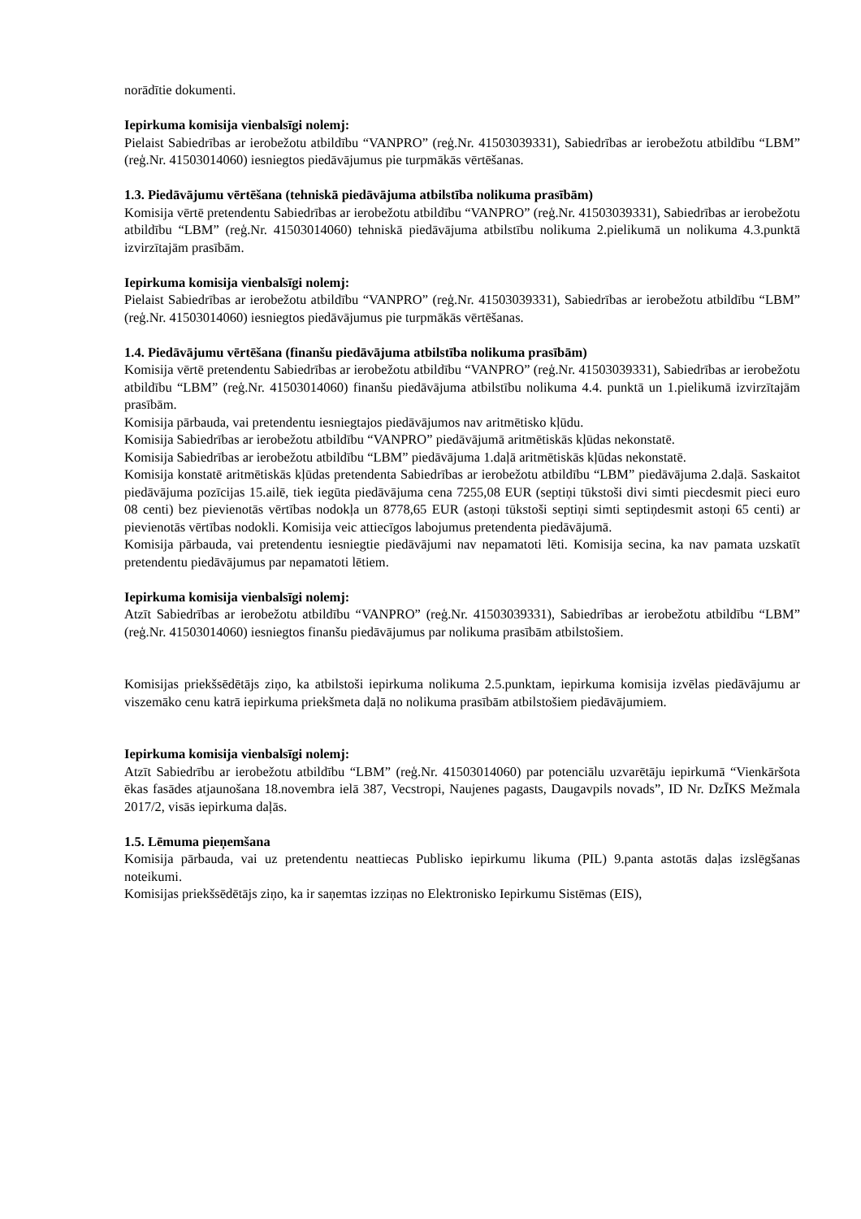norādītie dokumenti.
Iepirkuma komisija vienbalsīgi nolemj:
Pielaist Sabiedrības ar ierobežotu atbildību “VANPRO” (reģ.Nr. 41503039331), Sabiedrības ar ierobežotu atbildību “LBM” (reģ.Nr. 41503014060) iesniegtos piedāvājumus pie turpmākās vērtēšanas.
1.3. Piedāvājumu vērtēšana (tehniskā piedāvājuma atbilstība nolikuma prasībām)
Komisija vērtē pretendentu Sabiedrības ar ierobežotu atbildību “VANPRO” (reģ.Nr. 41503039331), Sabiedrības ar ierobežotu atbildību “LBM” (reģ.Nr. 41503014060) tehniskā piedāvājuma atbilstību nolikuma 2.pielikumā un nolikuma 4.3.punktā izvirzītajām prasībām.
Iepirkuma komisija vienbalsīgi nolemj:
Pielaist Sabiedrības ar ierobežotu atbildību “VANPRO” (reģ.Nr. 41503039331), Sabiedrības ar ierobežotu atbildību “LBM” (reģ.Nr. 41503014060) iesniegtos piedāvājumus pie turpmākās vērtēšanas.
1.4. Piedāvājumu vērtēšana (finanšu piedāvājuma atbilstība nolikuma prasībām)
Komisija vērtē pretendentu Sabiedrības ar ierobežotu atbildību “VANPRO” (reģ.Nr. 41503039331), Sabiedrības ar ierobežotu atbildību “LBM” (reģ.Nr. 41503014060) finanšu piedāvājuma atbilstību nolikuma 4.4. punktā un 1.pielikumā izvirzītajām prasībām.
Komisija pārbauda, vai pretendentu iesniegtajos piedāvājumos nav aritmētisko kļūdu.
Komisija Sabiedrības ar ierobežotu atbildību “VANPRO” piedāvājumā aritmētiskās kļūdas nekonstatē.
Komisija Sabiedrības ar ierobežotu atbildību “LBM” piedāvājuma 1.daļā aritmētiskās kļūdas nekonstatē.
Komisija konstatē aritmētiskās kļūdas pretendenta Sabiedrības ar ierobežotu atbildību “LBM” piedāvājuma 2.daļā. Saskaitot piedāvājuma pozīcijas 15.ailē, tiek iegūta piedāvājuma cena 7255,08 EUR (septiņi tūkstoši divi simti piecdesmit pieci euro 08 centi) bez pievienotās vērtības nodokļa un 8778,65 EUR (astoņi tūkstoši septiņi simti septiņdesmit astoņi 65 centi) ar pievienotās vērtības nodokli. Komisija veic attiecīgos labojumus pretendenta piedāvājumā.
Komisija pārbauda, vai pretendentu iesniegtie piedāvājumi nav nepamatoti lēti. Komisija secina, ka nav pamata uzskatīt pretendentu piedāvājumus par nepamatoti lētiem.
Iepirkuma komisija vienbalsīgi nolemj:
Atzīt Sabiedrības ar ierobežotu atbildību “VANPRO” (reģ.Nr. 41503039331), Sabiedrības ar ierobežotu atbildību “LBM” (reģ.Nr. 41503014060) iesniegtos finanšu piedāvājumus par nolikuma prasībām atbilstošiem.
Komisijas priekšsēdētājs ziņo, ka atbilstoši iepirkuma nolikuma 2.5.punktam, iepirkuma komisija izvēlas piedāvājumu ar viszemāko cenu katrā iepirkuma priekšmeta daļā no nolikuma prasībām atbilstošiem piedāvājumiem.
Iepirkuma komisija vienbalsīgi nolemj:
Atzīt Sabiedrību ar ierobežotu atbildību “LBM” (reģ.Nr. 41503014060) par potenciālu uzvarētāju iepirkumā “Vienkāršota ēkas fasādes atjaunošana 18.novembra ielā 387, Vecstropi, Naujenes pagasts, Daugavpils novads”, ID Nr. DzĪKS Mežmala 2017/2, visās iepirkuma daļās.
1.5. Lēmuma pieņemšana
Komisija pārbauda, vai uz pretendentu neattiecas Publisko iepirkumu likuma (PIL) 9.panta astotās daļas izslēgšanas noteikumi.
Komisijas priekšsēdētājs ziņo, ka ir saņemtas izziņas no Elektronisko Iepirkumu Sistēmas (EIS),